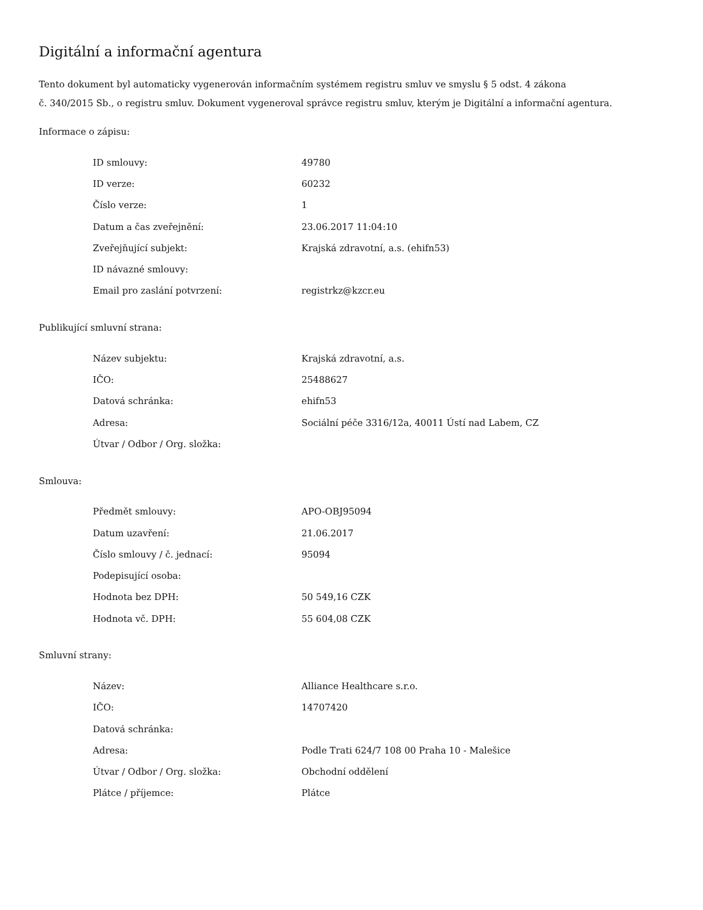Digitální a informační agentura
Tento dokument byl automaticky vygenerován informačním systémem registru smluv ve smyslu § 5 odst. 4 zákona
č. 340/2015 Sb., o registru smluv. Dokument vygeneroval správce registru smluv, kterým je Digitální a informační agentura.
Informace o zápisu:
| ID smlouvy: | 49780 |
| ID verze: | 60232 |
| Číslo verze: | 1 |
| Datum a čas zveřejnění: | 23.06.2017 11:04:10 |
| Zveřejňující subjekt: | Krajská zdravotní, a.s. (ehifn53) |
| ID návazné smlouvy: | |
| Email pro zaslání potvrzení: | registrkz@kzcr.eu |
Publikující smluvní strana:
| Název subjektu: | Krajská zdravotní, a.s. |
| IČO: | 25488627 |
| Datová schránka: | ehifn53 |
| Adresa: | Sociální péče 3316/12a, 40011 Ústí nad Labem, CZ |
| Útvar / Odbor / Org. složka: | |
Smlouva:
| Předmět smlouvy: | APO-OBJ95094 |
| Datum uzavření: | 21.06.2017 |
| Číslo smlouvy / č. jednací: | 95094 |
| Podepisující osoba: | |
| Hodnota bez DPH: | 50 549,16 CZK |
| Hodnota vč. DPH: | 55 604,08 CZK |
Smluvní strany:
| Název: | Alliance Healthcare s.r.o. |
| IČO: | 14707420 |
| Datová schránka: | |
| Adresa: | Podle Trati 624/7 108 00 Praha 10 - Malešice |
| Útvar / Odbor / Org. složka: | Obchodní oddělení |
| Plátce / příjemce: | Plátce |